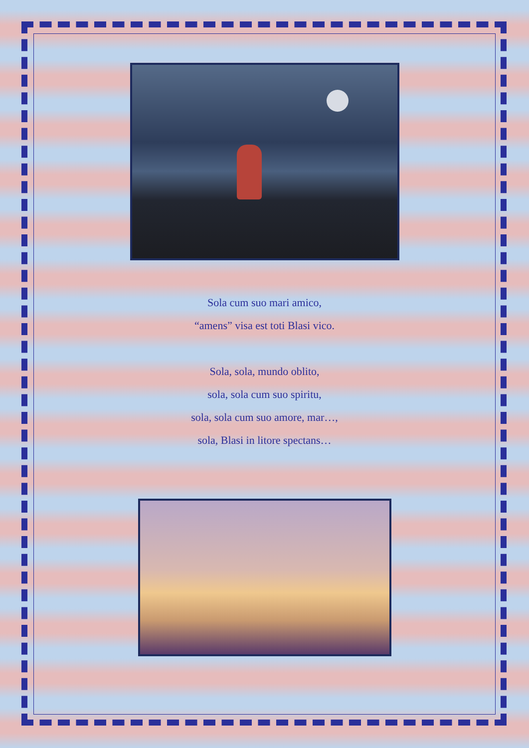Sola cum suo mari amico,
“amens” visa est toti Blasi vico.
Sola, sola, mundo oblito,
sola, sola cum suo spiritu,
sola, sola cum suo amore, mar…,
sola, Blasi in litore spectans…